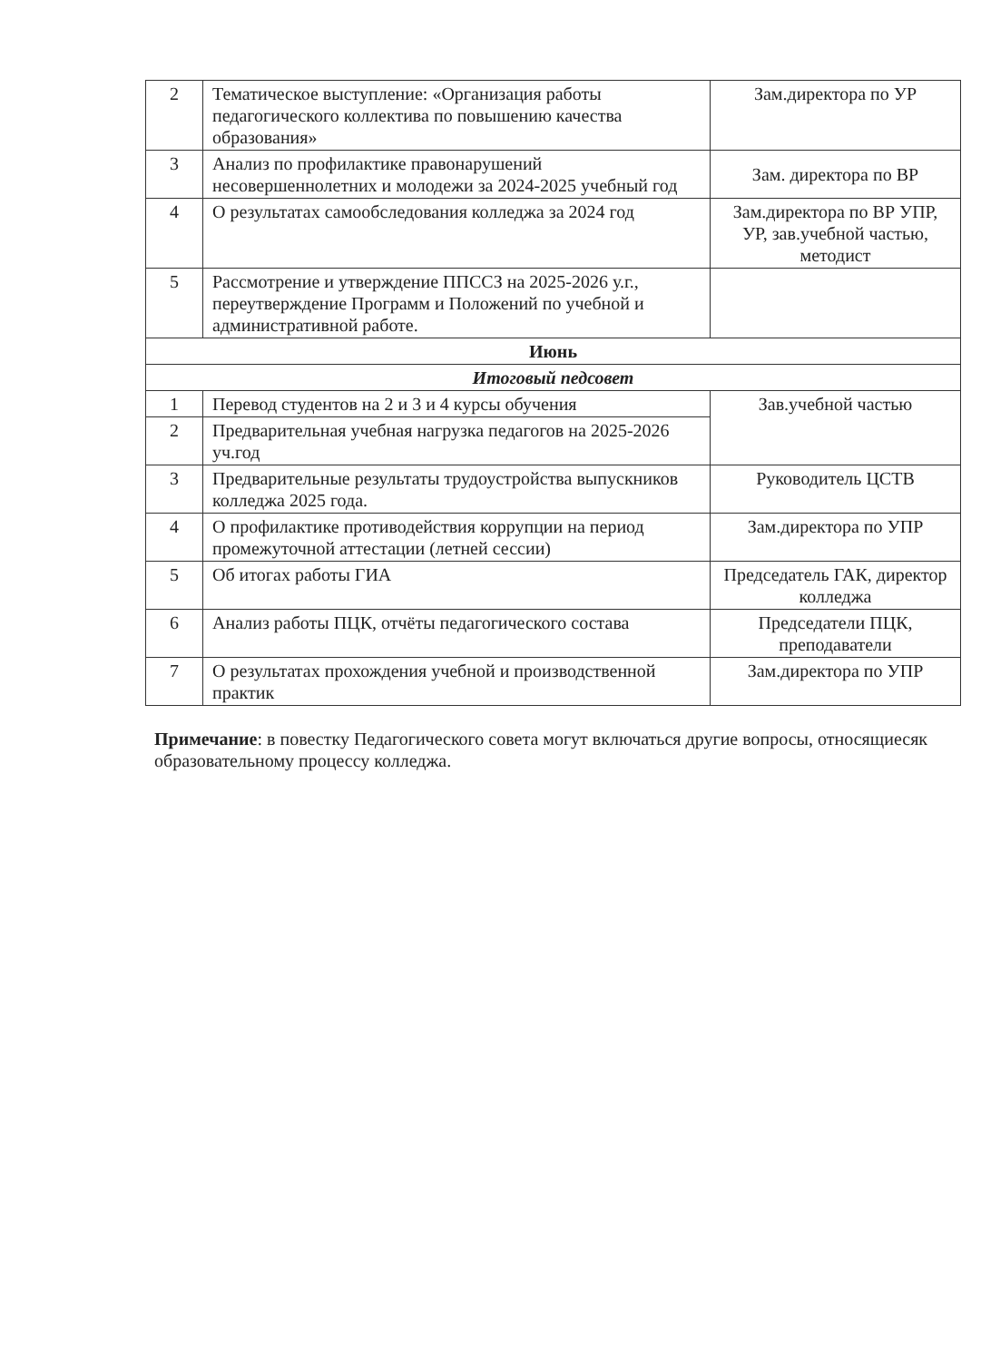| 2 | Тематическое выступление: «Организация работы педагогического коллектива по повышению качества образования» | Зам.директора по УР |
| 3 | Анализ по профилактике правонарушений несовершеннолетних и молодежи за 2024-2025 учебный год | Зам. директора по ВР |
| 4 | О результатах самообследования колледжа за 2024 год | Зам.директора по ВР УПР, УР, зав.учебной частью, методист |
| 5 | Рассмотрение и утверждение ППССЗ на 2025-2026 у.г., переутверждение Программ и Положений по учебной и административной работе. | |
| Июнь | | |
| Итоговый педсовет | | |
| 1 | Перевод студентов на 2 и 3 и 4 курсы обучения | Зав.учебной частью |
| 2 | Предварительная учебная нагрузка педагогов на 2025-2026 уч.год | |
| 3 | Предварительные результаты трудоустройства выпускников колледжа 2025 года. | Руководитель ЦСТВ |
| 4 | О профилактике противодействия коррупции на период промежуточной аттестации (летней сессии) | Зам.директора по УПР |
| 5 | Об итогах работы ГИА | Председатель ГАК, директор колледжа |
| 6 | Анализ работы ПЦК, отчёты педагогического состава | Председатели ПЦК, преподаватели |
| 7 | О результатах прохождения учебной и производственной практик | Зам.директора по УПР |
Примечание: в повестку Педагогического совета могут включаться другие вопросы, относящиесяк образовательному процессу колледжа.